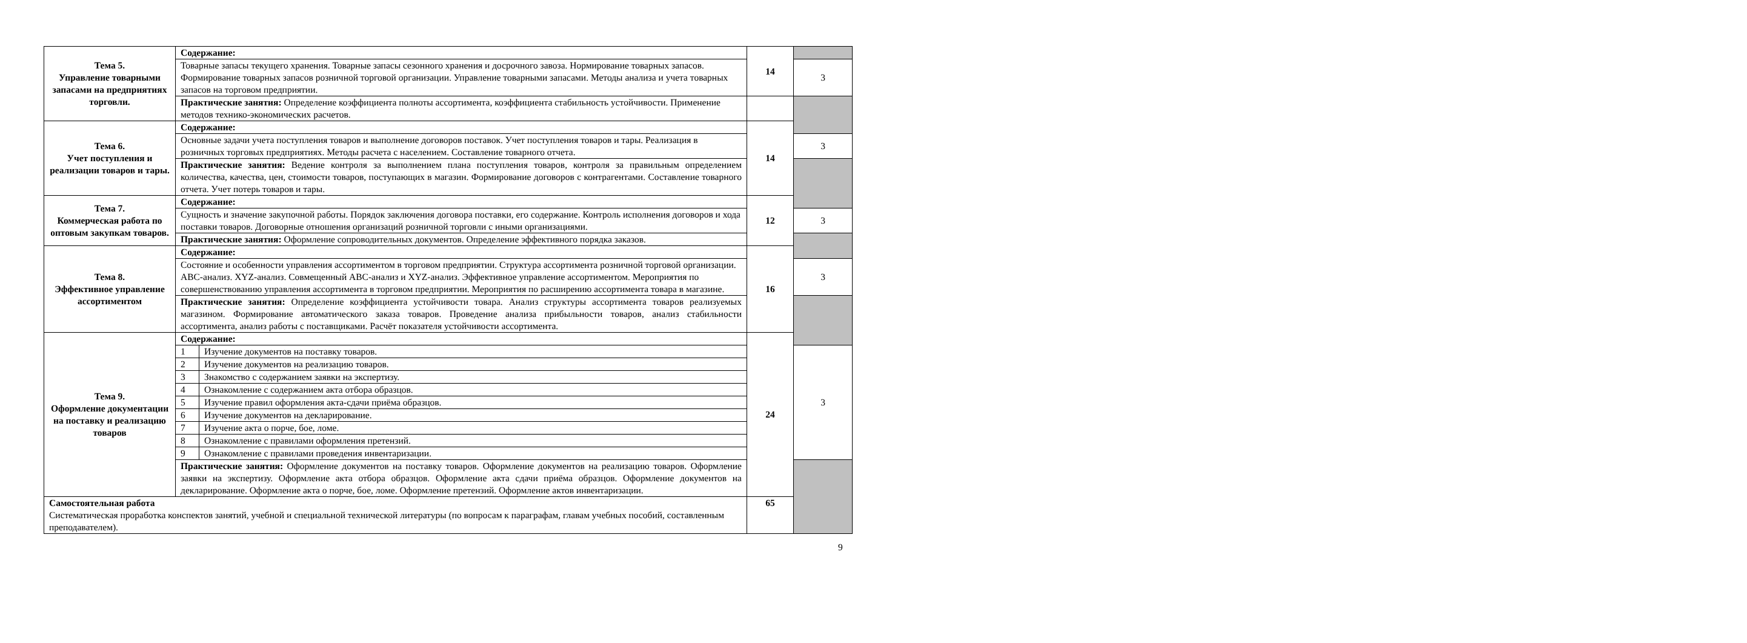| Тема 5. Управление товарными запасами на предприятиях торговли. | Содержание: | | 14 | |
| | Товарные запасы текущего хранения. Товарные запасы сезонного хранения и досрочного завоза. Нормирование товарных запасов. Формирование товарных запасов розничной торговой организации. Управление товарными запасами. Методы анализа и учета товарных запасов на торговом предприятии. | | | 3 |
| | Практические занятия: Определение коэффициента полноты ассортимента, коэффициента стабильность устойчивости. Применение методов технико-экономических расчетов. | | | |
| Тема 6. Учет поступления и реализации товаров и тары. | Содержание: | | 14 | |
| | Основные задачи учета поступления товаров и выполнение договоров поставок. Учет поступления товаров и тары. Реализация в розничных торговых предприятиях. Методы расчета с населением. Составление товарного отчета. | | | 3 |
| | Практические занятия: Ведение контроля за выполнением плана поступления товаров, контроля за правильным определением количества, качества, цен, стоимости товаров, поступающих в магазин. Формирование договоров с контрагентами. Составление товарного отчета. Учет потерь товаров и тары. | | | |
| Тема 7. Коммерческая работа по оптовым закупкам товаров. | Содержание: | | 12 | |
| | Сущность и значение закупочной работы. Порядок заключения договора поставки, его содержание. Контроль исполнения договоров и хода поставки товаров. Договорные отношения организаций розничной торговли с иными организациями. | | | 3 |
| | Практические занятия: Оформление сопроводительных документов. Определение эффективного порядка заказов. | | | |
| Тема 8. Эффективное управление ассортиментом | Содержание: | | 16 | |
| | Состояние и особенности управления ассортиментом в торговом предприятии. Структура ассортимента розничной торговой организации. ABC-анализ. XYZ-анализ. Совмещенный ABC-анализ и XYZ-анализ. Эффективное управление ассортиментом. Мероприятия по совершенствованию управления ассортимента в торговом предприятии. Мероприятия по расширению ассортимента товара в магазине. | | | 3 |
| | Практические занятия: Определение коэффициента устойчивости товара. Анализ структуры ассортимента товаров реализуемых магазином. Формирование автоматического заказа товаров. Проведение анализа прибыльности товаров, анализ стабильности ассортимента, анализ работы с поставщиками. Расчёт показателя устойчивости ассортимента. | | | |
| Тема 9. Оформление документации на поставку и реализацию товаров | Содержание: | | 24 | |
| | 1 | Изучение документов на поставку товаров. | | 3 |
| | 2 | Изучение документов на реализацию товаров. | | |
| | 3 | Знакомство с содержанием заявки на экспертизу. | | |
| | 4 | Ознакомление с содержанием акта отбора образцов. | | |
| | 5 | Изучение правил оформления акта-сдачи приёма образцов. | | |
| | 6 | Изучение документов на декларирование. | | |
| | 7 | Изучение акта о порче, бое, ломе. | | |
| | 8 | Ознакомление с правилами оформления претензий. | | |
| | 9 | Ознакомление с правилами проведения инвентаризации. | | |
| | Практические занятия: Оформление документов на поставку товаров. Оформление документов на реализацию товаров. Оформление заявки на экспертизу. Оформление акта отбора образцов. Оформление акта сдачи приёма образцов. Оформление документов на декларирование. Оформление акта о порче, бое, ломе. Оформление претензий. Оформление актов инвентаризации. | | | |
| Самостоятельная работа Систематическая проработка конспектов занятий, учебной и специальной технической литературы (по вопросам к параграфам, главам учебных пособий, составленным преподавателем). | | | 65 | |
9